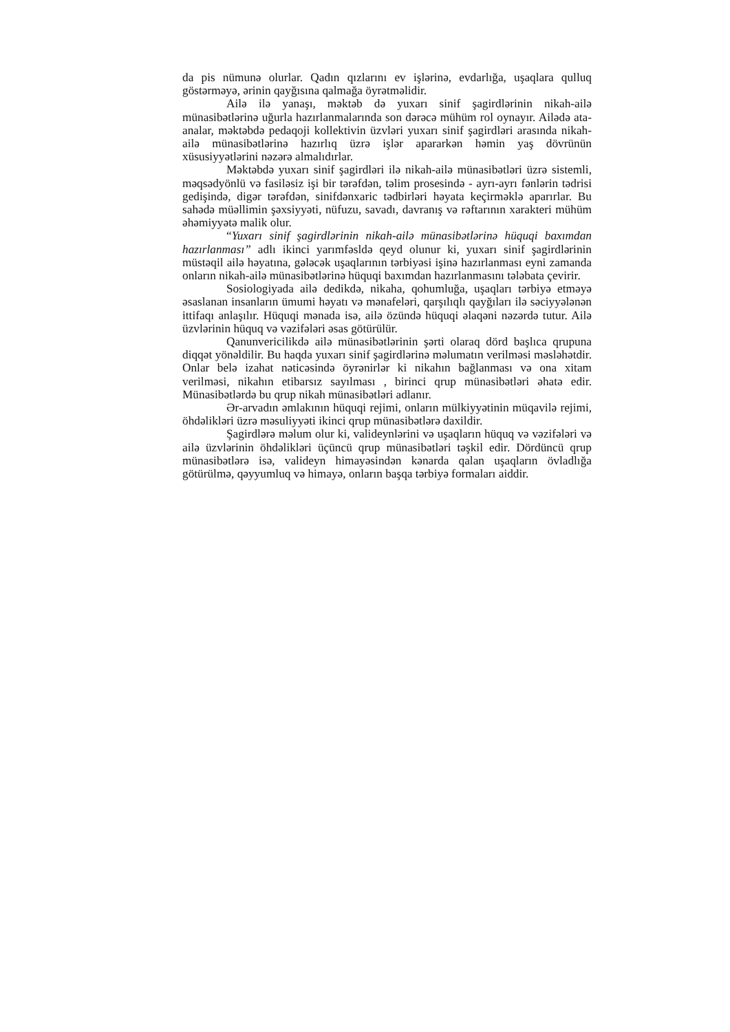da pis nümunə olurlar. Qadın qızlarını ev işlərinə, evdarlığa, uşaqlara qulluq göstərməyə, ərinin qayğısına qalmağa öyrətməlidir.
Ailə ilə yanaşı, məktəb də yuxarı sinif şagirdlərinin nikah-ailə münasibətlərinə uğurla hazırlanmalarında son dərəcə mühüm rol oynayır. Ailədə ata-analar, məktəbdə pedaqoji kollektivin üzvləri yuxarı sinif şagirdləri arasında nikah-ailə münasibətlərinə hazırlıq üzrə işlər apararkən həmin yaş dövrünün xüsusiyyətlərini nəzərə almalıdırlar.
Məktəbdə yuxarı sinif şagirdləri ilə nikah-ailə münasibətləri üzrə sistemli, məqsədyönlü və fasiləsiz işi bir tərəfdən, təlim prosesində - ayrı-ayrı fənlərin tədrisi gedişində, digər tərəfdən, sinifdənxaric tədbirləri həyata keçirməklə aparırlar. Bu sahədə müəllimin şəxsiyyəti, nüfuzu, savadı, davranış və rəftarının xarakteri mühüm əhəmiyyətə malik olur.
“Yuxarı sinif şagirdlərinin nikah-ailə münasibətlərinə hüquqi baxımdan hazırlanması” adlı ikinci yarımfəsldə qeyd olunur ki, yuxarı sinif şagirdlərinin müstəqil ailə həyatına, gələcək uşaqlarının tərbiyəsi işinə hazırlanması eyni zamanda onların nikah-ailə münasibətlərinə hüquqi baxımdan hazırlanmasını tələbata çevirir.
Sosiologiyada ailə dedikdə, nikaha, qohumluğa, uşaqları tərbiyə etməyə əsaslanan insanların ümumi həyatı və mənafeləri, qarşılıqlı qayğıları ilə səciyyələnən ittifaqı anlaşılır. Hüquqi mənada isə, ailə özündə hüquqi əlaqəni nəzərdə tutur. Ailə üzvlərinin hüquq və vəzifələri əsas götürülür.
Qanunvericilikdə ailə münasibətlərinin şərti olaraq dörd başlıca qrupuna diqqət yönəldilir. Bu haqda yuxarı sinif şagirdlərinə məlumatın verilməsi məsləhətdir. Onlar belə izahat nəticəsində öyrənirlər ki nikahın bağlanması və ona xitam verilməsi, nikahın etibarsız sayılması , birinci qrup münasibətləri əhatə edir. Münasibətlərdə bu qrup nikah münasibətləri adlanır.
Ər-arvadın əmlakının hüquqi rejimi, onların mülkiyyətinin müqavilə rejimi, öhdəlikləri üzrə məsuliyyəti ikinci qrup münasibətlərə daxildir.
Şagirdlərə məlum olur ki, valideynlərini və uşaqların hüquq və vəzifələri və ailə üzvlərinin öhdəlikləri üçüncü qrup münasibətləri təşkil edir. Dördüncü qrup münasibətlərə isə, valideyn himayəsindən kənarda qalan uşaqların övladlığa götürülmə, qəyyumluq və himayə, onların başqa tərbiyə formaları aiddir.